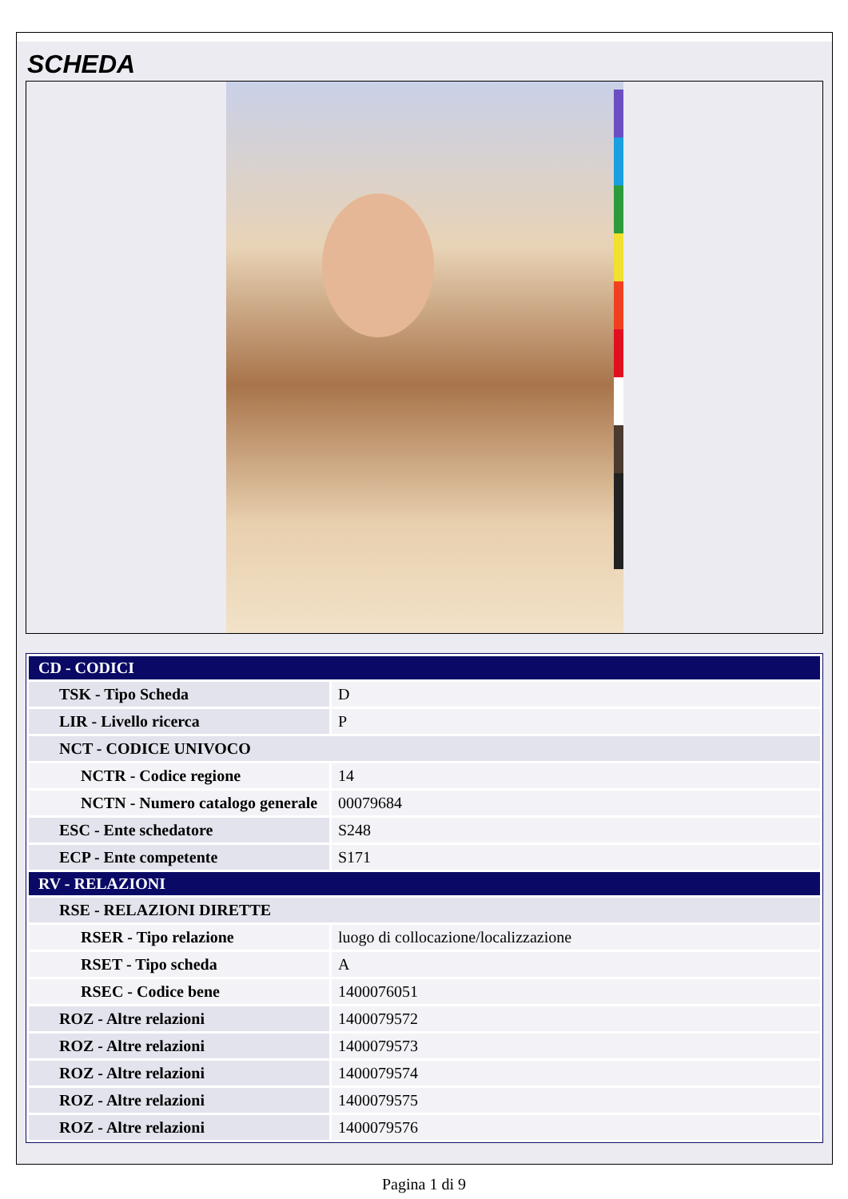SCHEDA
| CD - CODICI | |
| TSK - Tipo Scheda | D |
| LIR - Livello ricerca | P |
| NCT - CODICE UNIVOCO | |
| NCTR - Codice regione | 14 |
| NCTN - Numero catalogo generale | 00079684 |
| ESC - Ente schedatore | S248 |
| ECP - Ente competente | S171 |
| RV - RELAZIONI | |
| RSE - RELAZIONI DIRETTE | |
| RSER - Tipo relazione | luogo di collocazione/localizzazione |
| RSET - Tipo scheda | A |
| RSEC - Codice bene | 1400076051 |
| ROZ - Altre relazioni | 1400079572 |
| ROZ - Altre relazioni | 1400079573 |
| ROZ - Altre relazioni | 1400079574 |
| ROZ - Altre relazioni | 1400079575 |
| ROZ - Altre relazioni | 1400079576 |
Pagina 1 di 9